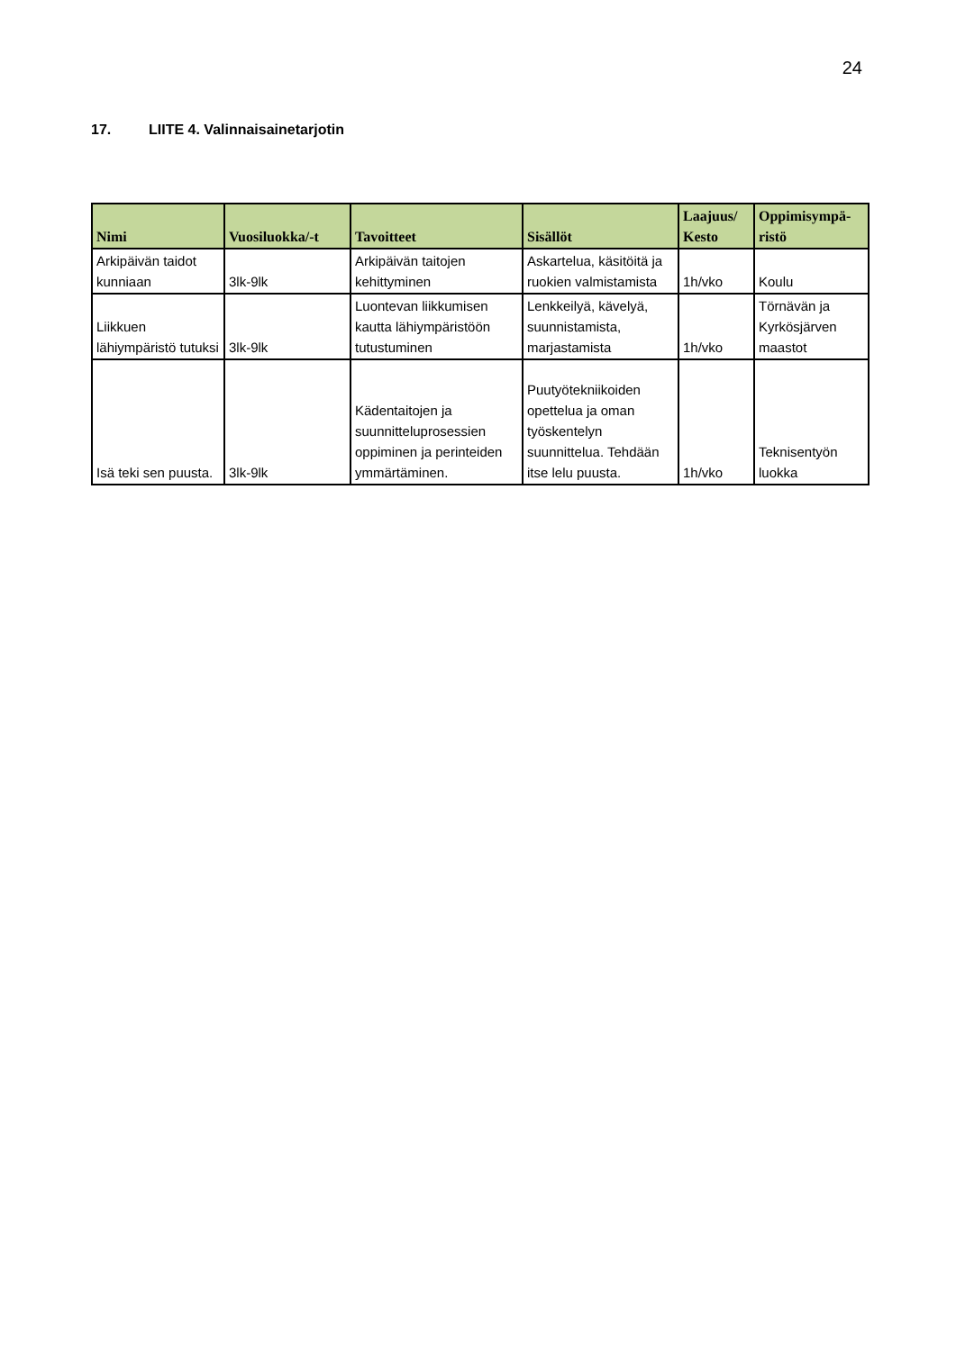24
17. LIITE 4. Valinnaisainetarjotin
| Nimi | Vuosiluokka/-t | Tavoitteet | Sisällöt | Laajuus/ Kesto | Oppimisympä- ristö |
| --- | --- | --- | --- | --- | --- |
| Arkipäivän taidot kunniaan | 3lk-9lk | Arkipäivän taitojen kehittyminen | Askartelua, käsitöitä ja ruokien valmistamista | 1h/vko | Koulu |
| Liikkuen lähiympäristö tutuksi | 3lk-9lk | Luontevan liikkumisen kautta lähiympäristöön tutustuminen | Lenkkeilyä, kävelyä, suunnistamista, marjastamista | 1h/vko | Törnävän ja Kyrkösjärven maastot |
| Isä teki sen puusta. | 3lk-9lk | Kädentaitojen ja suunnitteluprosessien oppiminen ja perinteiden ymmärtäminen. | Puutyötekniikoiden opettelua ja oman työskentelyn suunnittelua. Tehdään itse lelu puusta. | 1h/vko | Teknisentyön luokka |